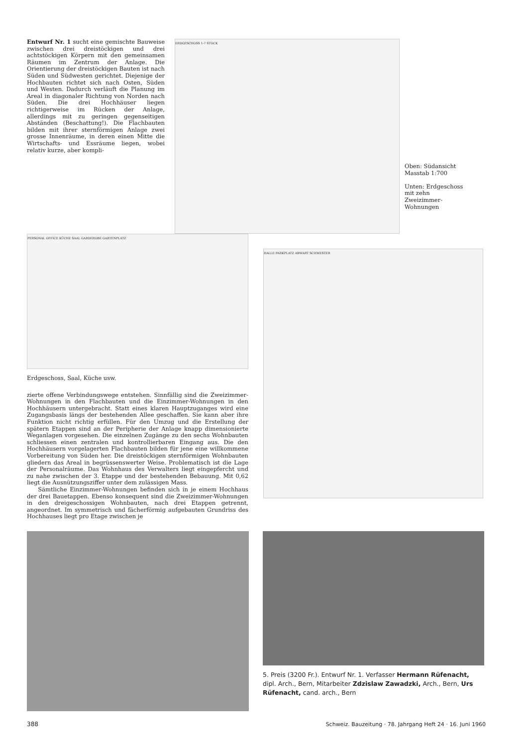Entwurf Nr. 1 sucht eine gemischte Bauweise zwischen drei dreistöckigen und drei achtstöckigen Körpern mit den gemeinsamen Räumen im Zentrum der Anlage. Die Orientierung der dreistöckigen Bauten ist nach Süden und Südwesten gerichtet. Diejenige der Hochbauten richtet sich nach Osten, Süden und Westen. Dadurch verläuft die Planung im Areal in diagonaler Richtung von Norden nach Süden. Die drei Hochhäuser liegen richtigerweise im Rücken der Anlage, allerdings mit zu geringen gegenseitigen Abständen (Beschattung!). Die Flachbauten bilden mit ihrer sternförmigen Anlage zwei grosse Innenräume, in deren einen Mitte die Wirtschafts- und Essräume liegen, wobei relativ kurze, aber kompli-
ERDGESCHOSS 1-7 STOCK
Oben: Südansicht Masstab 1:700
Unten: Erdgeschoss mit zehn Zweizimmer-Wohnungen
PERSONAL OFFICE KÜCHE SAAL GARDEROBE GARTENPLATZ
Erdgeschoss, Saal, Küche usw.
zierte offene Verbindungswege entstehen. Sinnfällig sind die Zweizimmer-Wohnungen in den Flachbauten und die Einzimmer-Wohnungen in den Hochhäusern untergebracht. Statt eines klaren Hauptzuganges wird eine Zugangsbasis längs der bestehenden Allee geschaffen. Sie kann aber ihre Funktion nicht richtig erfüllen. Für den Umzug und die Erstellung der spätern Etappen sind an der Peripherie der Anlage knapp dimensionierte Weganlagen vorgesehen. Die einzelnen Zugänge zu den sechs Wohnbauten schliessen einen zentralen und kontrollierbaren Eingang aus. Die den Hochhäusern vorgelagerten Flachbauten bilden für jene eine willkommene Vorbereitung von Süden her. Die dreistöckigen sternförmigen Wohnbauten gliedern das Areal in begrüssenswerter Weise. Problematisch ist die Lage der Personalräume. Das Wohnhaus des Verwalters liegt eingepfercht und zu nahe zwischen der 3. Etappe und der bestehenden Bebauung. Mit 0,62 liegt die Ausnützungsziffer unter dem zulässigen Mass.
Sämtliche Einzimmer-Wohnungen befinden sich in je einem Hochhaus der drei Bauetappen. Ebenso konsequent sind die Zweizimmer-Wohnungen in den dreigeschossigen Wohnbauten, nach drei Etappen getrennt, angeordnet. Im symmetrisch und fächerförmig aufgebauten Grundriss des Hochhauses liegt pro Etage zwischen je
HALLE PARKPLATZ ABWART SCHWESTER
5. Preis (3200 Fr.). Entwurf Nr. 1. Verfasser Hermann Rüfenacht, dipl. Arch., Bern, Mitarbeiter Zdzislaw Zawadzki, Arch., Bern, Urs Rüfenacht, cand. arch., Bern
388 Schweiz. Bauzeitung · 78. Jahrgang Heft 24 · 16. Juni 1960